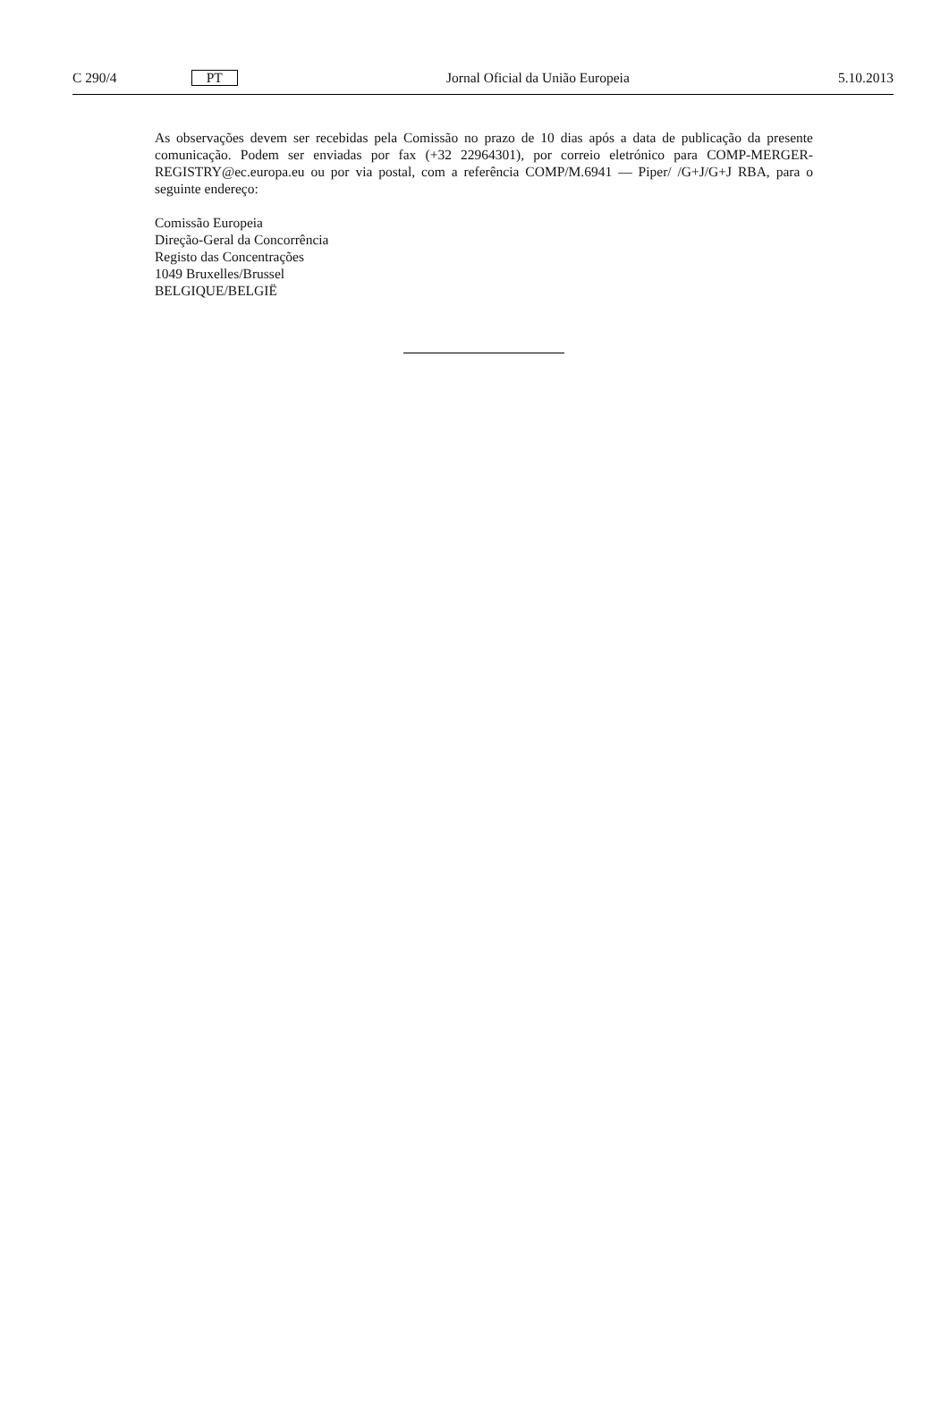C 290/4 PT Jornal Oficial da União Europeia 5.10.2013
As observações devem ser recebidas pela Comissão no prazo de 10 dias após a data de publicação da presente comunicação. Podem ser enviadas por fax (+32 22964301), por correio eletrónico para COMP-MERGER-REGISTRY@ec.europa.eu ou por via postal, com a referência COMP/M.6941 — Piper/ /G+J/G+J RBA, para o seguinte endereço:
Comissão Europeia
Direção-Geral da Concorrência
Registo das Concentrações
1049 Bruxelles/Brussel
BELGIQUE/BELGIË